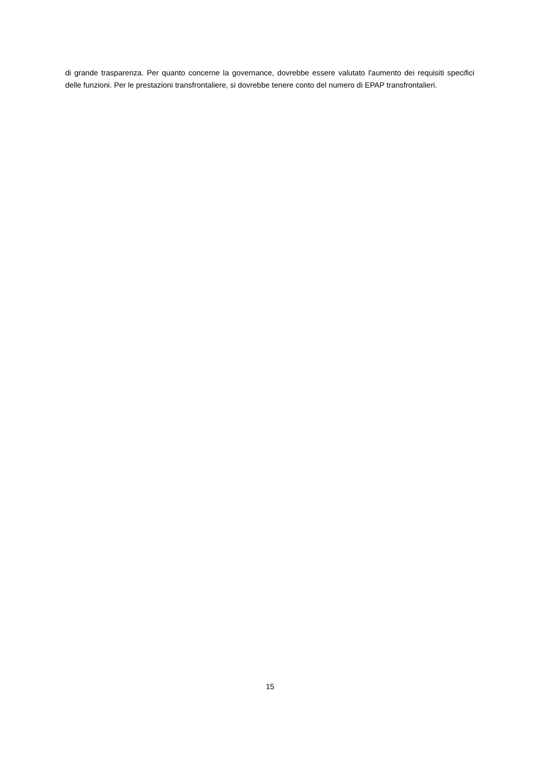di grande trasparenza. Per quanto concerne la governance, dovrebbe essere valutato l'aumento dei requisiti specifici delle funzioni. Per le prestazioni transfrontaliere, si dovrebbe tenere conto del numero di EPAP transfrontalieri.
15